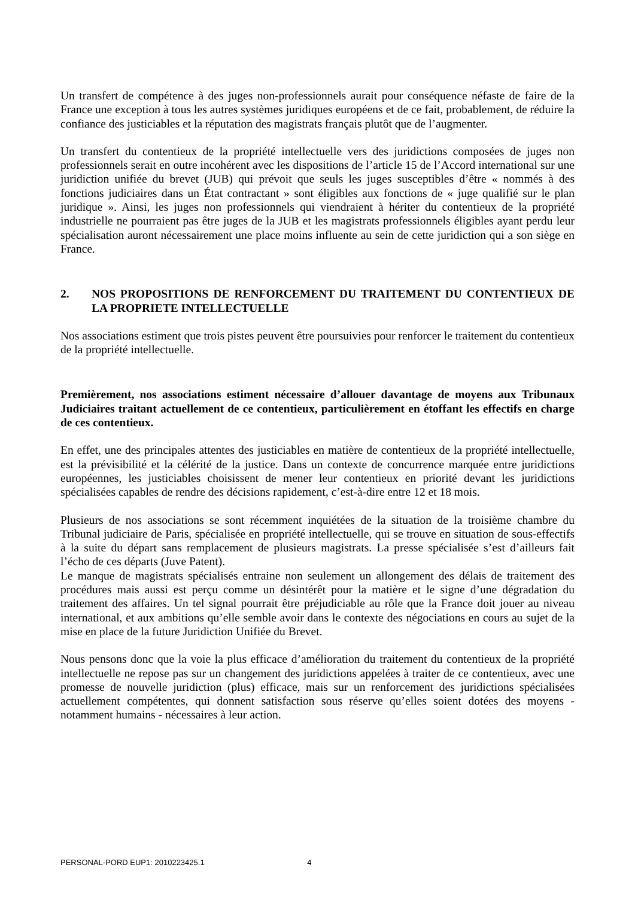Un transfert de compétence à des juges non-professionnels aurait pour conséquence néfaste de faire de la France une exception à tous les autres systèmes juridiques européens et de ce fait, probablement, de réduire la confiance des justiciables et la réputation des magistrats français plutôt que de l’augmenter.
Un transfert du contentieux de la propriété intellectuelle vers des juridictions composées de juges non professionnels serait en outre incohérent avec les dispositions de l’article 15 de l’Accord international sur une juridiction unifiée du brevet (JUB) qui prévoit que seuls les juges susceptibles d’être « nommés à des fonctions judiciaires dans un État contractant » sont éligibles aux fonctions de « juge qualifié sur le plan juridique ». Ainsi, les juges non professionnels qui viendraient à hériter du contentieux de la propriété industrielle ne pourraient pas être juges de la JUB et les magistrats professionnels éligibles ayant perdu leur spécialisation auront nécessairement une place moins influente au sein de cette juridiction qui a son siège en France.
2. NOS PROPOSITIONS DE RENFORCEMENT DU TRAITEMENT DU CONTENTIEUX DE LA PROPRIETE INTELLECTUELLE
Nos associations estiment que trois pistes peuvent être poursuivies pour renforcer le traitement du contentieux de la propriété intellectuelle.
Premièrement, nos associations estiment nécessaire d’allouer davantage de moyens aux Tribunaux Judiciaires traitant actuellement de ce contentieux, particulièrement en étoffant les effectifs en charge de ces contentieux.
En effet, une des principales attentes des justiciables en matière de contentieux de la propriété intellectuelle, est la prévisibilité et la célérité de la justice. Dans un contexte de concurrence marquée entre juridictions européennes, les justiciables choisissent de mener leur contentieux en priorité devant les juridictions spécialisées capables de rendre des décisions rapidement, c’est-à-dire entre 12 et 18 mois.
Plusieurs de nos associations se sont récemment inquiétées de la situation de la troisième chambre du Tribunal judiciaire de Paris, spécialisée en propriété intellectuelle, qui se trouve en situation de sous-effectifs à la suite du départ sans remplacement de plusieurs magistrats. La presse spécialisée s’est d’ailleurs fait l’écho de ces départs (Juve Patent).
Le manque de magistrats spécialisés entraine non seulement un allongement des délais de traitement des procédures mais aussi est perçu comme un désintérêt pour la matière et le signe d’une dégradation du traitement des affaires. Un tel signal pourrait être préjudiciable au rôle que la France doit jouer au niveau international, et aux ambitions qu’elle semble avoir dans le contexte des négociations en cours au sujet de la mise en place de la future Juridiction Unifiée du Brevet.
Nous pensons donc que la voie la plus efficace d’amélioration du traitement du contentieux de la propriété intellectuelle ne repose pas sur un changement des juridictions appelées à traiter de ce contentieux, avec une promesse de nouvelle juridiction (plus) efficace, mais sur un renforcement des juridictions spécialisées actuellement compétentes, qui donnent satisfaction sous réserve qu’elles soient dotées des moyens - notamment humains - nécessaires à leur action.
PERSONAL-PORD EUP1: 2010223425.1 4